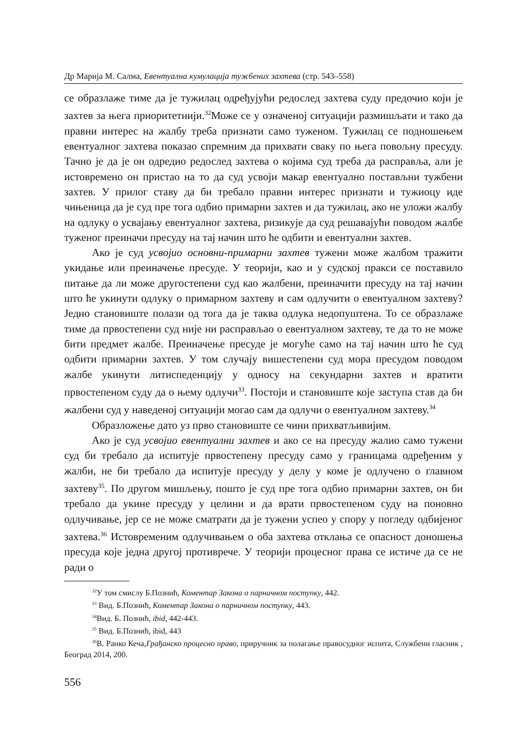Др Марија М. Салма, Евентуална кумулација тужбених захтева (стр. 543–558)
се образлаже тиме да је тужилац одређујући редослед захтева суду предочио који је захтев за њега приоритетнији.<sup>32</sup>Може се у означеној ситуацији размишљати и тако да правни интерес на жалбу треба признати само туженом. Тужилац се подношењем евентуалног захтева показао спремним да прихвати сваку по њега повољну пресуду. Тачно је да је он одредио редослед захтева о којима суд треба да расправља, али је истовремено он пристао на то да суд усвоји макар евентуално постављни тужбени захтев. У прилог ставу да би требало правни интерес признати и тужиоцу иде чињеница да је суд пре тога одбио примарни захтев и да тужилац, ако не уложи жалбу на одлуку о усвајању евентуалног захтева, ризикује да суд решавајући поводом жалбе туженог преиначи пресуду на тај начин што ће одбити и евентуални захтев.
Ако је суд усвојио основни-примарни захтев тужени може жалбом тражити укидање или преиначење пресуде. У теорији, као и у судској пракси се поставило питање да ли може другостепени суд као жалбени, преиначити пресуду на тај начин што ће укинути одлуку о примарном захтеву и сам одлучити о евентуалном захтеву? Једно становиште полази од тога да је таква одлука недопуштена. То се образлаже тиме да првостепени суд није ни расправљао о евентуалном захтеву, те да то не може бити предмет жалбе. Преиначење пресуде је могуће само на тај начин што ће суд одбити примарни захтев. У том случају вишестепени суд мора пресудом поводом жалбе укинути литиспеденцију у односу на секундарни захтев и вратити првостепеном суду да о њему одлучи<sup>33</sup>. Постоји и становиште које заступа став да би жалбени суд у наведеној ситуацији могао сам да одлучи о евентуалном захтеву.<sup>34</sup>
Образложење дато уз прво становиште се чини прихватљивијим.
Ако је суд усвојио евентуални захтев и ако се на пресуду жалио само тужени суд би требало да испитује првостепену пресуду само у границама одређеним у жалби, не би требало да испитује пресуду у делу у коме је одлучено о главном захтеву<sup>35</sup>. По другом мишљењу, пошто је суд пре тога одбио примарни захтев, он би требало да укине пресуду у целини и да врати првостепеном суду на поновно одлучивање, јер се не може сматрати да је тужени успео у спору у погледу одбијеног захтева.<sup>36</sup> Истовременим одлучивањем о оба захтева отклања се опасност доношења пресуда које једна другој противрече. У теорији процесног права се истиче да се не ради о
<sup>32</sup> У том смислу Б.Познић, Коментар Закона о парничном поступку, 442.
<sup>33</sup> Вид. Б.Познић, Коментар Закона о парничном поступку, 443.
<sup>34</sup> Вид. Б. Познић, ibid, 442-443.
<sup>35</sup> Вид. Б.Познић, ibid, 443
<sup>36</sup> В. Ранко Кеча,Грађанско процесно право, приручник за полагање правосудног испита, Службени гласник , Београд 2014, 200.
556